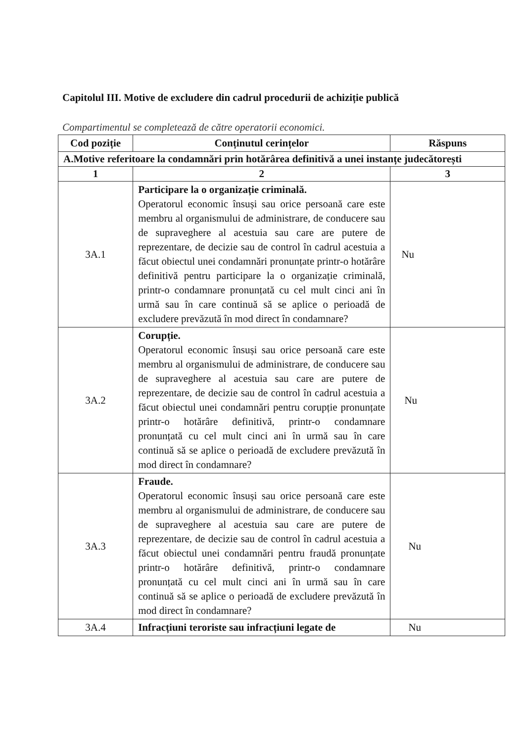Capitolul III. Motive de excludere din cadrul procedurii de achiziție publică
Compartimentul se completează de către operatorii economici.
| Cod poziție | Conținutul cerințelor | Răspuns |
| --- | --- | --- |
| A.Motive referitoare la condamnări prin hotărârea definitivă a unei instanțe judecătorești | | |
| 1 | 2 | 3 |
| 3A.1 | Participare la o organizație criminală. Operatorul economic însuși sau orice persoană care este membru al organismului de administrare, de conducere sau de supraveghere al acestuia sau care are putere de reprezentare, de decizie sau de control în cadrul acestuia a făcut obiectul unei condamnări pronunțate printr-o hotărâre definitivă pentru participare la o organizație criminală, printr-o condamnare pronunțată cu cel mult cinci ani în urmă sau în care continuă să se aplice o perioadă de excludere prevăzută în mod direct în condamnare? | Nu |
| 3A.2 | Corupție. Operatorul economic însuși sau orice persoană care este membru al organismului de administrare, de conducere sau de supraveghere al acestuia sau care are putere de reprezentare, de decizie sau de control în cadrul acestuia a făcut obiectul unei condamnări pentru corupție pronunțate printr-o hotărâre definitivă, printr-o condamnare pronunțată cu cel mult cinci ani în urmă sau în care continuă să se aplice o perioadă de excludere prevăzută în mod direct în condamnare? | Nu |
| 3A.3 | Fraude. Operatorul economic însuși sau orice persoană care este membru al organismului de administrare, de conducere sau de supraveghere al acestuia sau care are putere de reprezentare, de decizie sau de control în cadrul acestuia a făcut obiectul unei condamnări pentru fraudă pronunțate printr-o hotărâre definitivă, printr-o condamnare pronunțată cu cel mult cinci ani în urmă sau în care continuă să se aplice o perioadă de excludere prevăzută în mod direct în condamnare? | Nu |
| 3A.4 | Infracțiuni teroriste sau infracțiuni legate de | Nu |